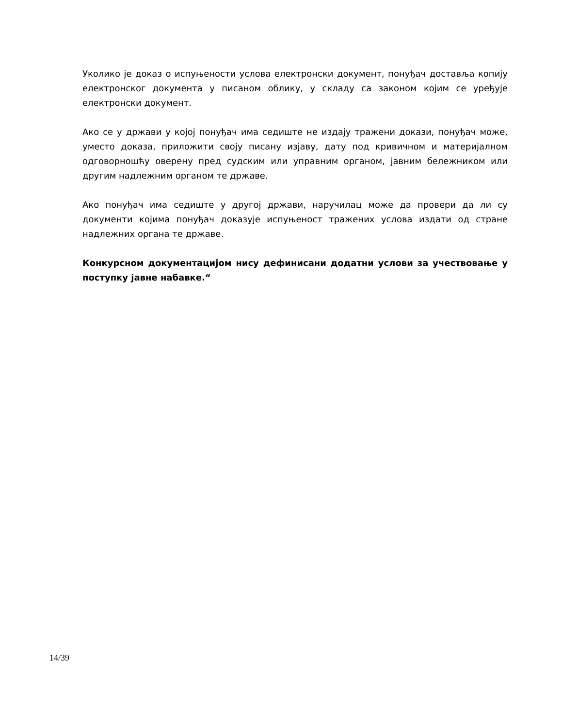Уколико је доказ о испуњености услова електронски документ, понуђач доставља копију електронског документа у писаном облику, у складу са законом којим се уређује електронски документ.
Ако се у држави у којој понуђач има седиште не издају тражени докази, понуђач може, уместо доказа, приложити своју писану изјаву, дату под кривичном и материјалном одговорношћу оверену пред судским или управним органом, јавним бележником или другим надлежним органом те државе.
Ако понуђач има седиште у другој држави, наручилац може да провери да ли су документи којима понуђач доказује испуњеност тражених услова издати од стране надлежних органа те државе.
Конкурсном документацијом нису дефинисани додатни услови за учествовање у поступку јавне набавке.“
14/39